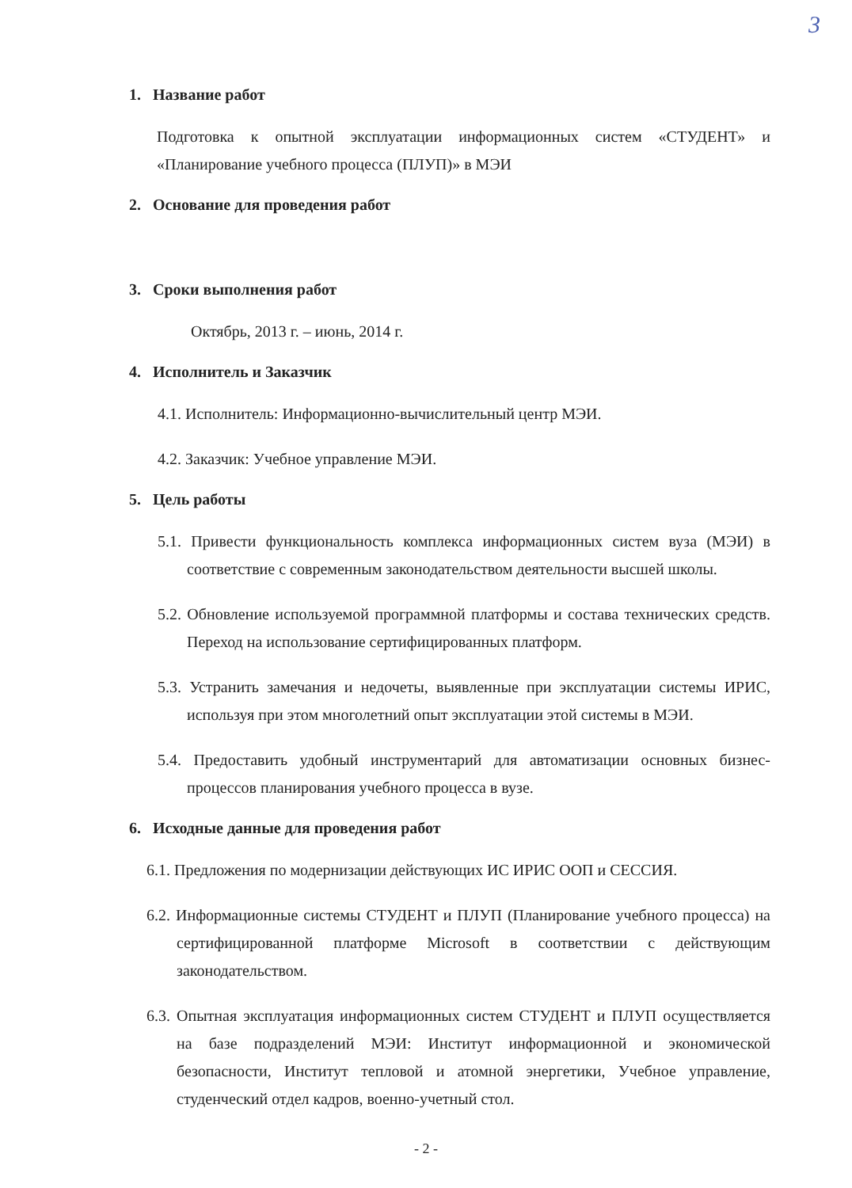3
1. Название работ
Подготовка к опытной эксплуатации информационных систем «СТУДЕНТ» и «Планирование учебного процесса (ПЛУП)» в МЭИ
2. Основание для проведения работ
3. Сроки выполнения работ
Октябрь, 2013 г. – июнь, 2014 г.
4. Исполнитель и Заказчик
4.1. Исполнитель: Информационно-вычислительный центр МЭИ.
4.2. Заказчик: Учебное управление МЭИ.
5. Цель работы
5.1. Привести функциональность комплекса информационных систем вуза (МЭИ) в соответствие с современным законодательством деятельности высшей школы.
5.2. Обновление используемой программной платформы и состава технических средств. Переход на использование сертифицированных платформ.
5.3. Устранить замечания и недочеты, выявленные при эксплуатации системы ИРИС, используя при этом многолетний опыт эксплуатации этой системы в МЭИ.
5.4. Предоставить удобный инструментарий для автоматизации основных бизнес-процессов планирования учебного процесса в вузе.
6. Исходные данные для проведения работ
6.1. Предложения по модернизации действующих ИС ИРИС ООП и СЕССИЯ.
6.2. Информационные системы СТУДЕНТ и ПЛУП (Планирование учебного процесса) на сертифицированной платформе Microsoft в соответствии с действующим законодательством.
6.3. Опытная эксплуатация информационных систем СТУДЕНТ и ПЛУП осуществляется на базе подразделений МЭИ: Институт информационной и экономической безопасности, Институт тепловой и атомной энергетики, Учебное управление, студенческий отдел кадров, военно-учетный стол.
- 2 -